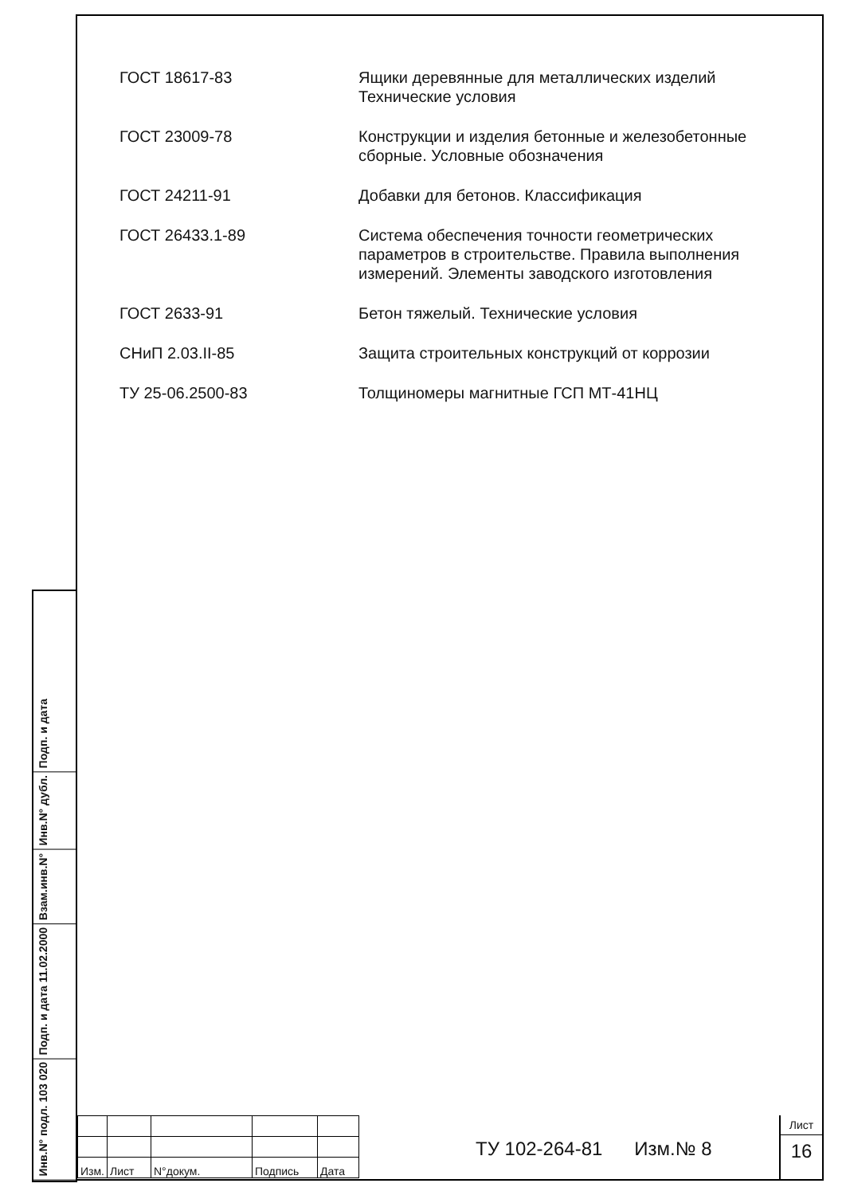ГОСТ 18617-83 Ящики деревянные для металлических изделий
Технические условия
ГОСТ 23009-78 Конструкции и изделия бетонные и железобетонные сборные. Условные обозначения
ГОСТ 24211-91 Добавки для бетонов. Классификация
ГОСТ 26433.1-89 Система обеспечения точности геометрических параметров в строительстве. Правила выполнения измерений. Элементы заводского изготовления
ГОСТ 2633-91 Бетон тяжелый. Технические условия
СНиП 2.03.II-85 Защита строительных конструкций от коррозии
ТУ 25-06.2500-83 Толщиномеры магнитные ГСП МТ-41НЦ
Инв.N° подл. 103 020
Подп. и дата 11.02.2000
Взам.инв.N°
Инв.N° дубл.
Подп. и дата
| Изм. | Лист | N°докум. | Подпись | Дата |
ТУ 102-264-81 Изм.№ 8
Лист
16